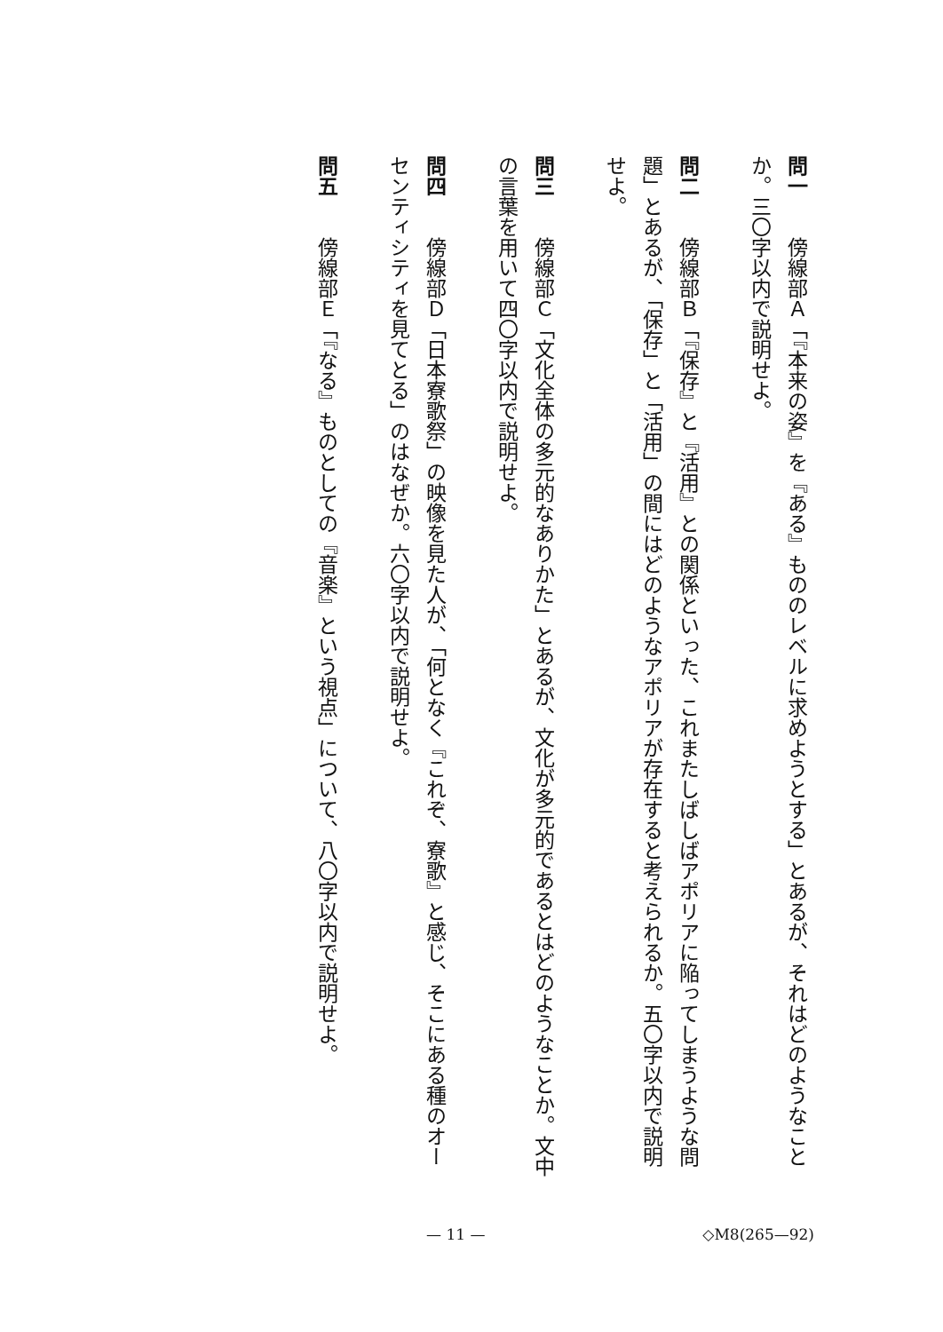問一　傍線部Ａ「『本来の姿』を『ある』もののレベルに求めようとする」とあるが、それはどのようなことか。三〇字以内で説明せよ。
問二　傍線部Ｂ「『保存』と『活用』との関係といった、これまたしばしばアポリアに陥ってしまうような問題」とあるが、「保存」と「活用」の間にはどのようなアポリアが存在すると考えられるか。五〇字以内で説明せよ。
問三　傍線部Ｃ「文化全体の多元的なありかた」とあるが、文化が多元的であるとはどのようなことか。文中の言葉を用いて四〇字以内で説明せよ。
問四　傍線部Ｄ「日本寮歌祭」の映像を見た人が、「何となく『これぞ、寮歌』と感じ、そこにある種のオーセンティシティを見てとる」のはなぜか。六〇字以内で説明せよ。
問五　傍線部Ｅ「『なる』ものとしての『音楽』という視点」について、八〇字以内で説明せよ。
— 11 — ◇M8(265—92)